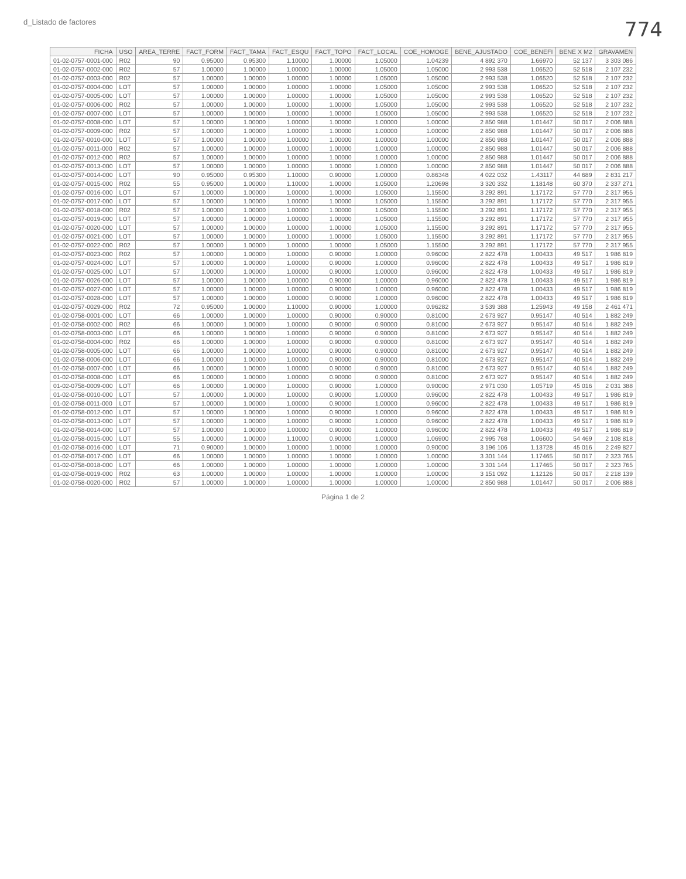d_Listado de factores 774
| FICHA | USO | AREA_TERRE | FACT_FORM | FACT_TAMA | FACT_ESQU | FACT_TOPO | FACT_LOCAL | COE_HOMOGE | BENE_AJUSTADO | COE_BENEFI | BENE X M2 | GRAVAMEN |
| --- | --- | --- | --- | --- | --- | --- | --- | --- | --- | --- | --- | --- |
| 01-02-0757-0001-000 | R02 | 90 | 0.95000 | 0.95300 | 1.10000 | 1.00000 | 1.05000 | 1.04239 | 4 892 370 | 1.66970 | 52 137 | 3 303 086 |
| 01-02-0757-0002-000 | R02 | 57 | 1.00000 | 1.00000 | 1.00000 | 1.00000 | 1.05000 | 1.05000 | 2 993 538 | 1.06520 | 52 518 | 2 107 232 |
| 01-02-0757-0003-000 | R02 | 57 | 1.00000 | 1.00000 | 1.00000 | 1.00000 | 1.05000 | 1.05000 | 2 993 538 | 1.06520 | 52 518 | 2 107 232 |
| 01-02-0757-0004-000 | LOT | 57 | 1.00000 | 1.00000 | 1.00000 | 1.00000 | 1.05000 | 1.05000 | 2 993 538 | 1.06520 | 52 518 | 2 107 232 |
| 01-02-0757-0005-000 | LOT | 57 | 1.00000 | 1.00000 | 1.00000 | 1.00000 | 1.05000 | 1.05000 | 2 993 538 | 1.06520 | 52 518 | 2 107 232 |
| 01-02-0757-0006-000 | R02 | 57 | 1.00000 | 1.00000 | 1.00000 | 1.00000 | 1.05000 | 1.05000 | 2 993 538 | 1.06520 | 52 518 | 2 107 232 |
| 01-02-0757-0007-000 | LOT | 57 | 1.00000 | 1.00000 | 1.00000 | 1.00000 | 1.05000 | 1.05000 | 2 993 538 | 1.06520 | 52 518 | 2 107 232 |
| 01-02-0757-0008-000 | LOT | 57 | 1.00000 | 1.00000 | 1.00000 | 1.00000 | 1.00000 | 1.00000 | 2 850 988 | 1.01447 | 50 017 | 2 006 888 |
| 01-02-0757-0009-000 | R02 | 57 | 1.00000 | 1.00000 | 1.00000 | 1.00000 | 1.00000 | 1.00000 | 2 850 988 | 1.01447 | 50 017 | 2 006 888 |
| 01-02-0757-0010-000 | LOT | 57 | 1.00000 | 1.00000 | 1.00000 | 1.00000 | 1.00000 | 1.00000 | 2 850 988 | 1.01447 | 50 017 | 2 006 888 |
| 01-02-0757-0011-000 | R02 | 57 | 1.00000 | 1.00000 | 1.00000 | 1.00000 | 1.00000 | 1.00000 | 2 850 988 | 1.01447 | 50 017 | 2 006 888 |
| 01-02-0757-0012-000 | R02 | 57 | 1.00000 | 1.00000 | 1.00000 | 1.00000 | 1.00000 | 1.00000 | 2 850 988 | 1.01447 | 50 017 | 2 006 888 |
| 01-02-0757-0013-000 | LOT | 57 | 1.00000 | 1.00000 | 1.00000 | 1.00000 | 1.00000 | 1.00000 | 2 850 988 | 1.01447 | 50 017 | 2 006 888 |
| 01-02-0757-0014-000 | LOT | 90 | 0.95000 | 0.95300 | 1.10000 | 0.90000 | 1.00000 | 0.86348 | 4 022 032 | 1.43117 | 44 689 | 2 831 217 |
| 01-02-0757-0015-000 | R02 | 55 | 0.95000 | 1.00000 | 1.10000 | 1.00000 | 1.05000 | 1.20698 | 3 320 332 | 1.18148 | 60 370 | 2 337 271 |
| 01-02-0757-0016-000 | LOT | 57 | 1.00000 | 1.00000 | 1.00000 | 1.00000 | 1.05000 | 1.15500 | 3 292 891 | 1.17172 | 57 770 | 2 317 955 |
| 01-02-0757-0017-000 | LOT | 57 | 1.00000 | 1.00000 | 1.00000 | 1.00000 | 1.05000 | 1.15500 | 3 292 891 | 1.17172 | 57 770 | 2 317 955 |
| 01-02-0757-0018-000 | R02 | 57 | 1.00000 | 1.00000 | 1.00000 | 1.00000 | 1.05000 | 1.15500 | 3 292 891 | 1.17172 | 57 770 | 2 317 955 |
| 01-02-0757-0019-000 | LOT | 57 | 1.00000 | 1.00000 | 1.00000 | 1.00000 | 1.05000 | 1.15500 | 3 292 891 | 1.17172 | 57 770 | 2 317 955 |
| 01-02-0757-0020-000 | LOT | 57 | 1.00000 | 1.00000 | 1.00000 | 1.00000 | 1.05000 | 1.15500 | 3 292 891 | 1.17172 | 57 770 | 2 317 955 |
| 01-02-0757-0021-000 | LOT | 57 | 1.00000 | 1.00000 | 1.00000 | 1.00000 | 1.05000 | 1.15500 | 3 292 891 | 1.17172 | 57 770 | 2 317 955 |
| 01-02-0757-0022-000 | R02 | 57 | 1.00000 | 1.00000 | 1.00000 | 1.00000 | 1.05000 | 1.15500 | 3 292 891 | 1.17172 | 57 770 | 2 317 955 |
| 01-02-0757-0023-000 | R02 | 57 | 1.00000 | 1.00000 | 1.00000 | 0.90000 | 1.00000 | 0.96000 | 2 822 478 | 1.00433 | 49 517 | 1 986 819 |
| 01-02-0757-0024-000 | LOT | 57 | 1.00000 | 1.00000 | 1.00000 | 0.90000 | 1.00000 | 0.96000 | 2 822 478 | 1.00433 | 49 517 | 1 986 819 |
| 01-02-0757-0025-000 | LOT | 57 | 1.00000 | 1.00000 | 1.00000 | 0.90000 | 1.00000 | 0.96000 | 2 822 478 | 1.00433 | 49 517 | 1 986 819 |
| 01-02-0757-0026-000 | LOT | 57 | 1.00000 | 1.00000 | 1.00000 | 0.90000 | 1.00000 | 0.96000 | 2 822 478 | 1.00433 | 49 517 | 1 986 819 |
| 01-02-0757-0027-000 | LOT | 57 | 1.00000 | 1.00000 | 1.00000 | 0.90000 | 1.00000 | 0.96000 | 2 822 478 | 1.00433 | 49 517 | 1 986 819 |
| 01-02-0757-0028-000 | LOT | 57 | 1.00000 | 1.00000 | 1.00000 | 0.90000 | 1.00000 | 0.96000 | 2 822 478 | 1.00433 | 49 517 | 1 986 819 |
| 01-02-0757-0029-000 | R02 | 72 | 0.95000 | 1.00000 | 1.10000 | 0.90000 | 1.00000 | 0.96282 | 3 539 388 | 1.25943 | 49 158 | 2 461 471 |
| 01-02-0758-0001-000 | LOT | 66 | 1.00000 | 1.00000 | 1.00000 | 0.90000 | 0.90000 | 0.81000 | 2 673 927 | 0.95147 | 40 514 | 1 882 249 |
| 01-02-0758-0002-000 | R02 | 66 | 1.00000 | 1.00000 | 1.00000 | 0.90000 | 0.90000 | 0.81000 | 2 673 927 | 0.95147 | 40 514 | 1 882 249 |
| 01-02-0758-0003-000 | LOT | 66 | 1.00000 | 1.00000 | 1.00000 | 0.90000 | 0.90000 | 0.81000 | 2 673 927 | 0.95147 | 40 514 | 1 882 249 |
| 01-02-0758-0004-000 | R02 | 66 | 1.00000 | 1.00000 | 1.00000 | 0.90000 | 0.90000 | 0.81000 | 2 673 927 | 0.95147 | 40 514 | 1 882 249 |
| 01-02-0758-0005-000 | LOT | 66 | 1.00000 | 1.00000 | 1.00000 | 0.90000 | 0.90000 | 0.81000 | 2 673 927 | 0.95147 | 40 514 | 1 882 249 |
| 01-02-0758-0006-000 | LOT | 66 | 1.00000 | 1.00000 | 1.00000 | 0.90000 | 0.90000 | 0.81000 | 2 673 927 | 0.95147 | 40 514 | 1 882 249 |
| 01-02-0758-0007-000 | LOT | 66 | 1.00000 | 1.00000 | 1.00000 | 0.90000 | 0.90000 | 0.81000 | 2 673 927 | 0.95147 | 40 514 | 1 882 249 |
| 01-02-0758-0008-000 | LOT | 66 | 1.00000 | 1.00000 | 1.00000 | 0.90000 | 0.90000 | 0.81000 | 2 673 927 | 0.95147 | 40 514 | 1 882 249 |
| 01-02-0758-0009-000 | LOT | 66 | 1.00000 | 1.00000 | 1.00000 | 0.90000 | 1.00000 | 0.90000 | 2 971 030 | 1.05719 | 45 016 | 2 031 388 |
| 01-02-0758-0010-000 | LOT | 57 | 1.00000 | 1.00000 | 1.00000 | 0.90000 | 1.00000 | 0.96000 | 2 822 478 | 1.00433 | 49 517 | 1 986 819 |
| 01-02-0758-0011-000 | LOT | 57 | 1.00000 | 1.00000 | 1.00000 | 0.90000 | 1.00000 | 0.96000 | 2 822 478 | 1.00433 | 49 517 | 1 986 819 |
| 01-02-0758-0012-000 | LOT | 57 | 1.00000 | 1.00000 | 1.00000 | 0.90000 | 1.00000 | 0.96000 | 2 822 478 | 1.00433 | 49 517 | 1 986 819 |
| 01-02-0758-0013-000 | LOT | 57 | 1.00000 | 1.00000 | 1.00000 | 0.90000 | 1.00000 | 0.96000 | 2 822 478 | 1.00433 | 49 517 | 1 986 819 |
| 01-02-0758-0014-000 | LOT | 57 | 1.00000 | 1.00000 | 1.00000 | 0.90000 | 1.00000 | 0.96000 | 2 822 478 | 1.00433 | 49 517 | 1 986 819 |
| 01-02-0758-0015-000 | LOT | 55 | 1.00000 | 1.00000 | 1.10000 | 0.90000 | 1.00000 | 1.06900 | 2 995 768 | 1.06600 | 54 469 | 2 108 818 |
| 01-02-0758-0016-000 | LOT | 71 | 0.90000 | 1.00000 | 1.00000 | 1.00000 | 1.00000 | 0.90000 | 3 196 106 | 1.13728 | 45 016 | 2 249 827 |
| 01-02-0758-0017-000 | LOT | 66 | 1.00000 | 1.00000 | 1.00000 | 1.00000 | 1.00000 | 1.00000 | 3 301 144 | 1.17465 | 50 017 | 2 323 765 |
| 01-02-0758-0018-000 | LOT | 66 | 1.00000 | 1.00000 | 1.00000 | 1.00000 | 1.00000 | 1.00000 | 3 301 144 | 1.17465 | 50 017 | 2 323 765 |
| 01-02-0758-0019-000 | R02 | 63 | 1.00000 | 1.00000 | 1.00000 | 1.00000 | 1.00000 | 1.00000 | 3 151 092 | 1.12126 | 50 017 | 2 218 139 |
| 01-02-0758-0020-000 | R02 | 57 | 1.00000 | 1.00000 | 1.00000 | 1.00000 | 1.00000 | 1.00000 | 2 850 988 | 1.01447 | 50 017 | 2 006 888 |
Página 1 de 2